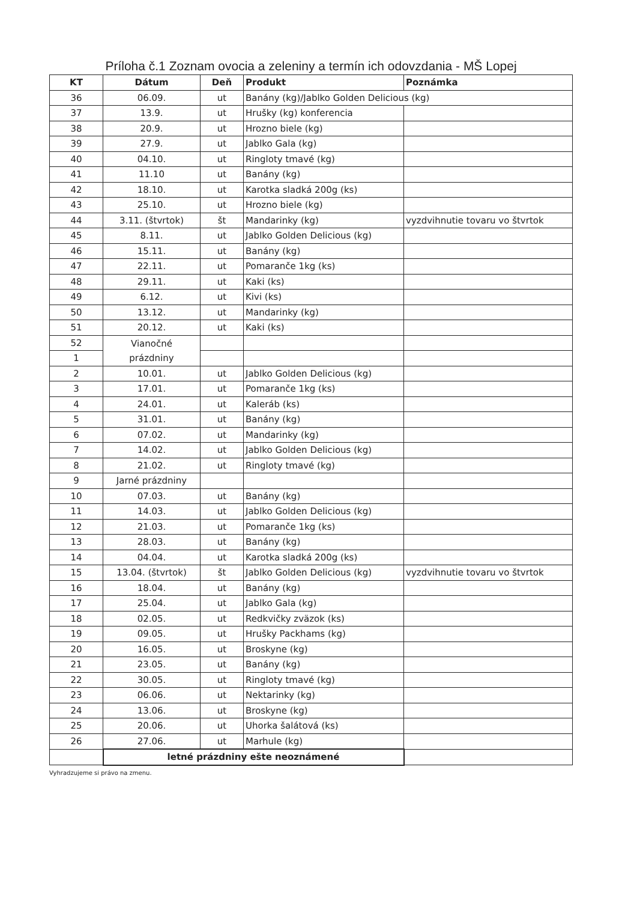Príloha č.1 Zoznam ovocia a zeleniny a termín ich odovzdania - MŠ Lopej
| KT | Dátum | Deň | Produkt | Poznámka |
| --- | --- | --- | --- | --- |
| 36 | 06.09. | ut | Banány (kg)/Jablko Golden Delicious (kg) | |
| 37 | 13.9. | ut | Hrušky (kg) konferencia | |
| 38 | 20.9. | ut | Hrozno biele (kg) | |
| 39 | 27.9. | ut | Jablko Gala (kg) | |
| 40 | 04.10. | ut | Ringloty tmavé (kg) | |
| 41 | 11.10 | ut | Banány (kg) | |
| 42 | 18.10. | ut | Karotka sladká 200g (ks) | |
| 43 | 25.10. | ut | Hrozno biele (kg) | |
| 44 | 3.11. (štvrtok) | št | Mandarinky (kg) | vyzdvihnutie tovaru vo štvrtok |
| 45 | 8.11. | ut | Jablko Golden Delicious (kg) | |
| 46 | 15.11. | ut | Banány (kg) | |
| 47 | 22.11. | ut | Pomaranče 1kg (ks) | |
| 48 | 29.11. | ut | Kaki (ks) | |
| 49 | 6.12. | ut | Kivi (ks) | |
| 50 | 13.12. | ut | Mandarinky (kg) | |
| 51 | 20.12. | ut | Kaki (ks) | |
| 52 | Vianočné prázdniny | | | |
| 1 | | | | |
| 2 | 10.01. | ut | Jablko Golden Delicious (kg) | |
| 3 | 17.01. | ut | Pomaranče 1kg (ks) | |
| 4 | 24.01. | ut | Kaleráb (ks) | |
| 5 | 31.01. | ut | Banány (kg) | |
| 6 | 07.02. | ut | Mandarinky (kg) | |
| 7 | 14.02. | ut | Jablko Golden Delicious (kg) | |
| 8 | 21.02. | ut | Ringloty tmavé (kg) | |
| 9 | Jarné prázdniny | | | |
| 10 | 07.03. | ut | Banány (kg) | |
| 11 | 14.03. | ut | Jablko Golden Delicious (kg) | |
| 12 | 21.03. | ut | Pomaranče 1kg (ks) | |
| 13 | 28.03. | ut | Banány (kg) | |
| 14 | 04.04. | ut | Karotka sladká 200g (ks) | |
| 15 | 13.04. (štvrtok) | št | Jablko Golden Delicious (kg) | vyzdvihnutie tovaru vo štvrtok |
| 16 | 18.04. | ut | Banány (kg) | |
| 17 | 25.04. | ut | Jablko Gala (kg) | |
| 18 | 02.05. | ut | Redkvičky zväzok (ks) | |
| 19 | 09.05. | ut | Hrušky Packhams (kg) | |
| 20 | 16.05. | ut | Broskyne (kg) | |
| 21 | 23.05. | ut | Banány (kg) | |
| 22 | 30.05. | ut | Ringloty tmavé (kg) | |
| 23 | 06.06. | ut | Nektarinky (kg) | |
| 24 | 13.06. | ut | Broskyne (kg) | |
| 25 | 20.06. | ut | Uhorka šalátová (ks) | |
| 26 | 27.06. | ut | Marhule (kg) | |
| | letné prázdniny ešte neoznámené | | | |
Vyhradzujeme si právo na zmenu.